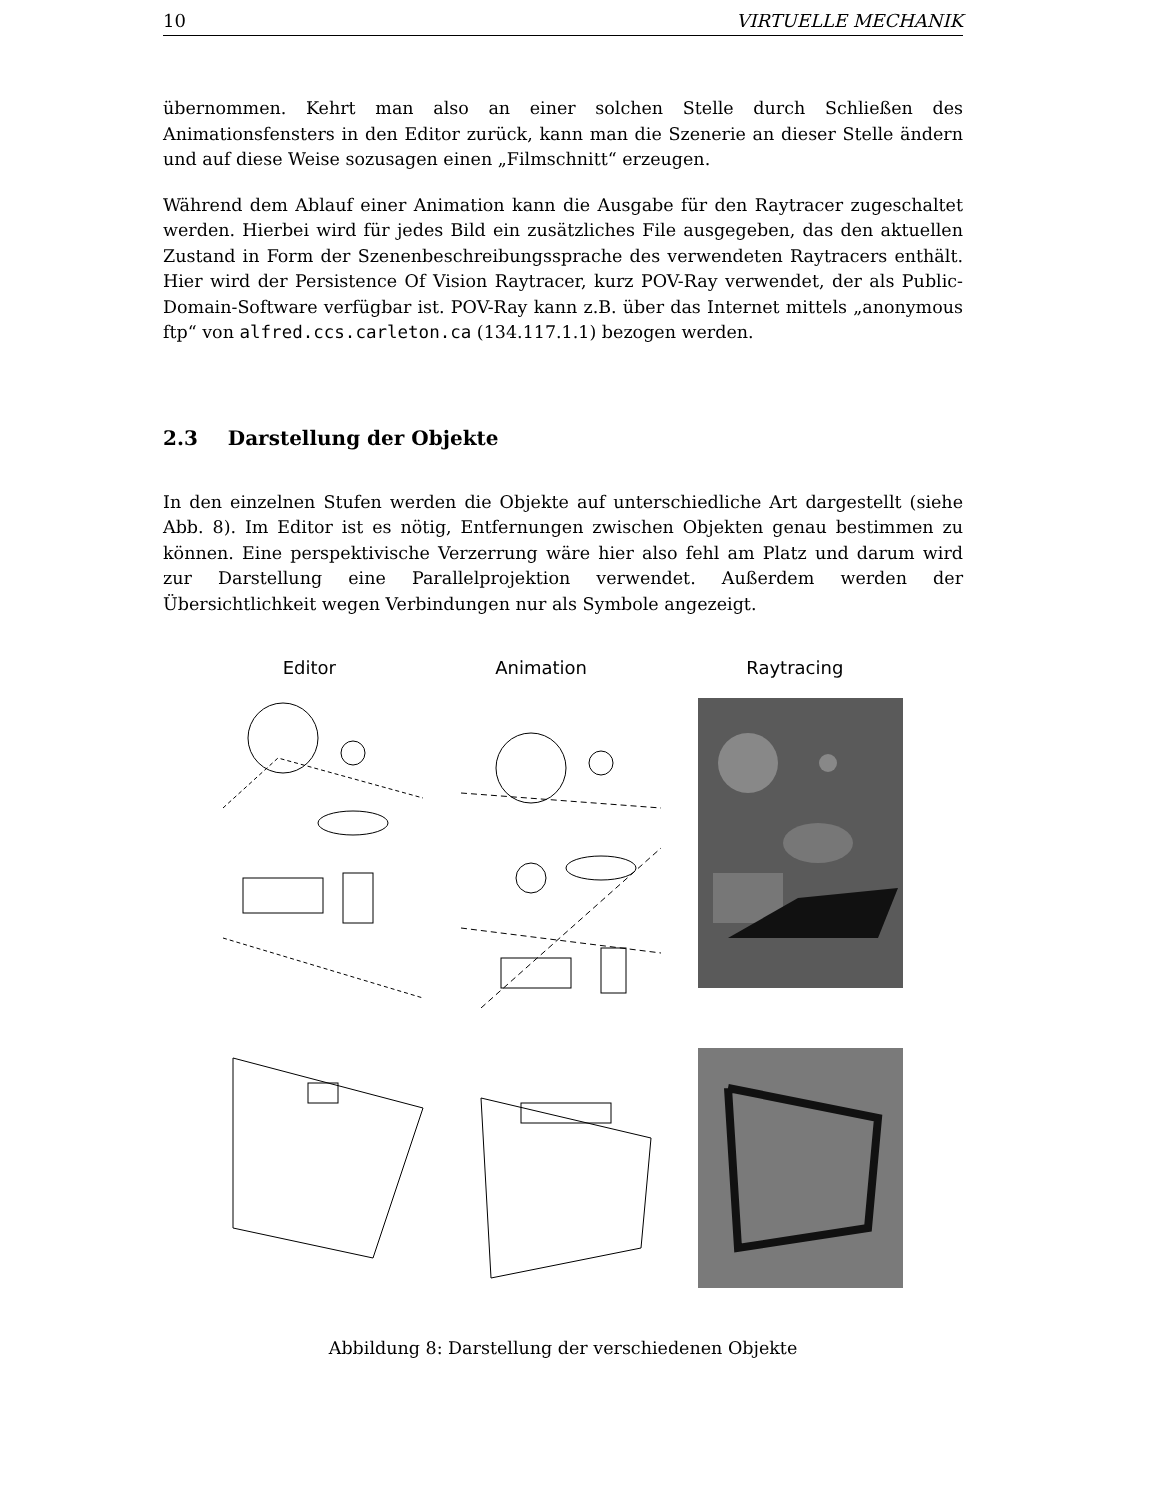10 VIRTUELLE MECHANIK
übernommen. Kehrt man also an einer solchen Stelle durch Schließen des Animationsfensters in den Editor zurück, kann man die Szenerie an dieser Stelle ändern und auf diese Weise sozusagen einen „Filmschnitt“ erzeugen.
Während dem Ablauf einer Animation kann die Ausgabe für den Raytracer zugeschaltet werden. Hierbei wird für jedes Bild ein zusätzliches File ausgegeben, das den aktuellen Zustand in Form der Szenenbeschreibungssprache des verwendeten Raytracers enthält. Hier wird der Persistence Of Vision Raytracer, kurz POV-Ray verwendet, der als Public-Domain-Software verfügbar ist. POV-Ray kann z.B. über das Internet mittels „anonymous ftp“ von alfred.ccs.carleton.ca (134.117.1.1) bezogen werden.
2.3 Darstellung der Objekte
In den einzelnen Stufen werden die Objekte auf unterschiedliche Art dargestellt (siehe Abb. 8). Im Editor ist es nötig, Entfernungen zwischen Objekten genau bestimmen zu können. Eine perspektivische Verzerrung wäre hier also fehl am Platz und darum wird zur Darstellung eine Parallelprojektion verwendet. Außerdem werden der Übersichtlichkeit wegen Verbindungen nur als Symbole angezeigt.
Editor Animation Raytracing
Abbildung 8: Darstellung der verschiedenen Objekte